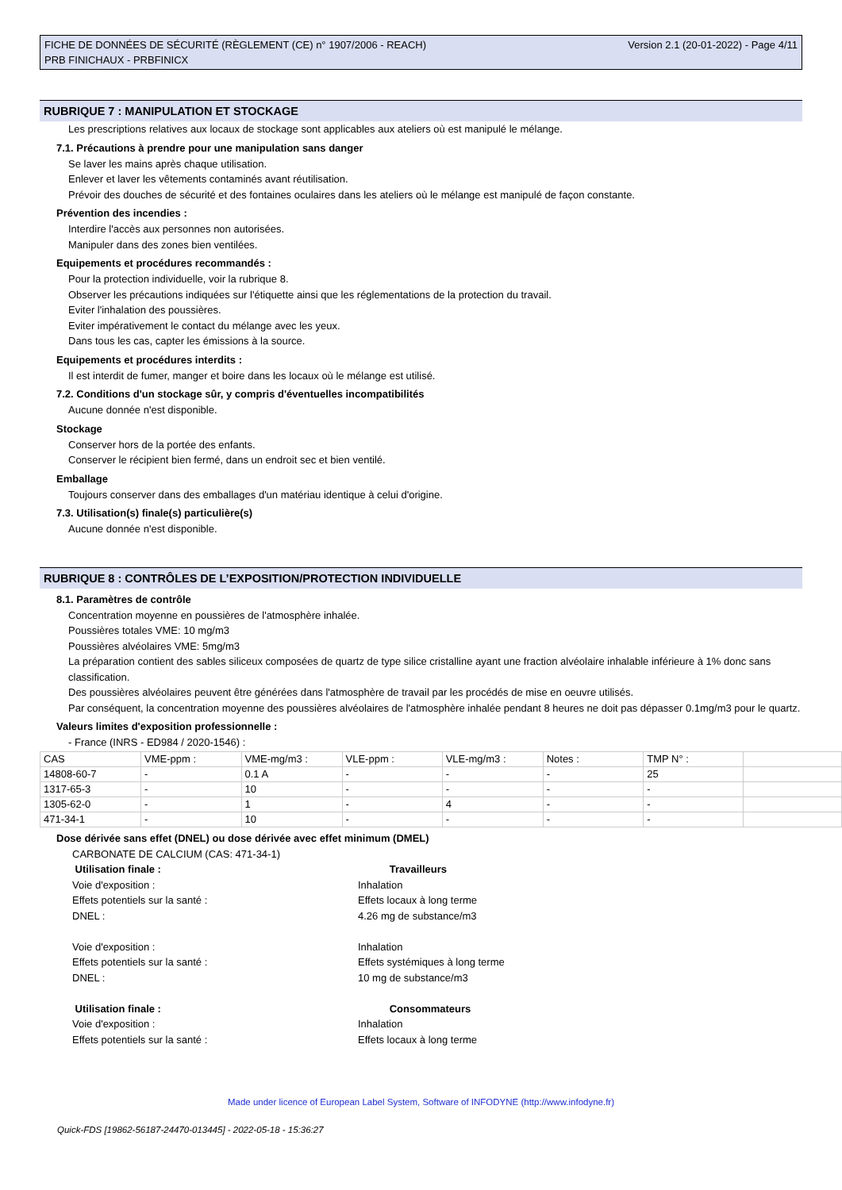FICHE DE DONNÉES DE SÉCURITÉ (RÈGLEMENT (CE) n° 1907/2006 - REACH)
PRB FINICHAUX - PRBFINICX
Version 2.1 (20-01-2022) - Page 4/11
RUBRIQUE 7 : MANIPULATION ET STOCKAGE
Les prescriptions relatives aux locaux de stockage sont applicables aux ateliers où est manipulé le mélange.
7.1. Précautions à prendre pour une manipulation sans danger
Se laver les mains après chaque utilisation.
Enlever et laver les vêtements contaminés avant réutilisation.
Prévoir des douches de sécurité et des fontaines oculaires dans les ateliers où le mélange est manipulé de façon constante.
Prévention des incendies :
Interdire l'accès aux personnes non autorisées.
Manipuler dans des zones bien ventilées.
Equipements et procédures recommandés :
Pour la protection individuelle, voir la rubrique 8.
Observer les précautions indiquées sur l'étiquette ainsi que les réglementations de la protection du travail.
Eviter l'inhalation des poussières.
Eviter impérativement le contact du mélange avec les yeux.
Dans tous les cas, capter les émissions à la source.
Equipements et procédures interdits :
Il est interdit de fumer, manger et boire dans les locaux où le mélange est utilisé.
7.2. Conditions d'un stockage sûr, y compris d'éventuelles incompatibilités
Aucune donnée n'est disponible.
Stockage
Conserver hors de la portée des enfants.
Conserver le récipient bien fermé, dans un endroit sec et bien ventilé.
Emballage
Toujours conserver dans des emballages d'un matériau identique à celui d'origine.
7.3. Utilisation(s) finale(s) particulière(s)
Aucune donnée n'est disponible.
RUBRIQUE 8 : CONTRÔLES DE L’EXPOSITION/PROTECTION INDIVIDUELLE
8.1. Paramètres de contrôle
Concentration moyenne en poussières de l'atmosphère inhalée.
Poussières totales VME: 10 mg/m3
Poussières alvéolaires VME: 5mg/m3
La préparation contient des sables siliceux composées de quartz de type silice cristalline ayant une fraction alvéolaire inhalable inférieure à 1% donc sans classification.
Des poussières alvéolaires peuvent être générées dans l'atmosphère de travail par les procédés de mise en oeuvre utilisés.
Par conséquent, la concentration moyenne des poussières alvéolaires de l'atmosphère inhalée pendant 8 heures ne doit pas dépasser 0.1mg/m3 pour le quartz.
Valeurs limites d'exposition professionnelle :
- France (INRS - ED984 / 2020-1546) :
| CAS | VME-ppm : | VME-mg/m3 : | VLE-ppm : | VLE-mg/m3 : | Notes : | TMP N° : | |
| 14808-60-7 | - | 0.1 A | - | - | - | 25 | |
| 1317-65-3 | - | 10 | - | - | - | - | |
| 1305-62-0 | - | 1 | - | 4 | - | - | |
| 471-34-1 | - | 10 | - | - | - | - | |
Dose dérivée sans effet (DNEL) ou dose dérivée avec effet minimum (DMEL)
CARBONATE DE CALCIUM (CAS: 471-34-1)
Utilisation finale :
Travailleurs
Voie d'exposition :
Inhalation
Effets potentiels sur la santé :
Effets locaux à long terme
DNEL :
4.26 mg de substance/m3
Voie d'exposition :
Inhalation
Effets potentiels sur la santé :
Effets systémiques à long terme
DNEL :
10 mg de substance/m3
Utilisation finale :
Consommateurs
Voie d'exposition :
Inhalation
Effets potentiels sur la santé :
Effets locaux à long terme
Made under licence of European Label System, Software of INFODYNE (http://www.infodyne.fr)
Quick-FDS [19862-56187-24470-013445] - 2022-05-18 - 15:36:27